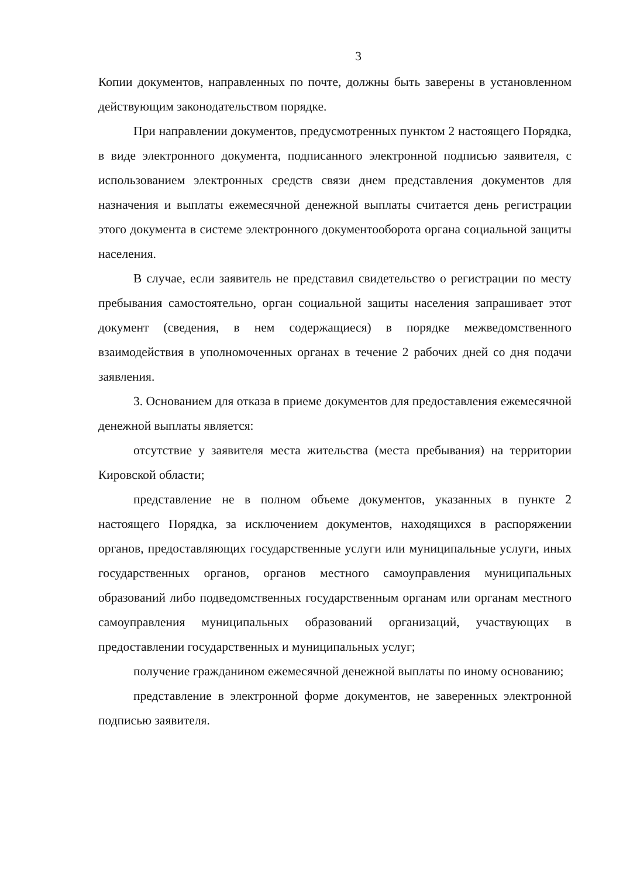3
Копии документов, направленных по почте, должны быть заверены в установленном действующим законодательством порядке.
При направлении документов, предусмотренных пунктом 2 настоящего Порядка, в виде электронного документа, подписанного электронной подписью заявителя, с использованием электронных средств связи днем представления документов для назначения и выплаты ежемесячной денежной выплаты считается день регистрации этого документа в системе электронного документооборота органа социальной защиты населения.
В случае, если заявитель не представил свидетельство о регистрации по месту пребывания самостоятельно, орган социальной защиты населения запрашивает этот документ (сведения, в нем содержащиеся) в порядке межведомственного взаимодействия в уполномоченных органах в течение 2 рабочих дней со дня подачи заявления.
3. Основанием для отказа в приеме документов для предоставления ежемесячной денежной выплаты является:
отсутствие у заявителя места жительства (места пребывания) на территории Кировской области;
представление не в полном объеме документов, указанных в пункте 2 настоящего Порядка, за исключением документов, находящихся в распоряжении органов, предоставляющих государственные услуги или муниципальные услуги, иных государственных органов, органов местного самоуправления муниципальных образований либо подведомственных государственным органам или органам местного самоуправления муниципальных образований организаций, участвующих в предоставлении государственных и муниципальных услуг;
получение гражданином ежемесячной денежной выплаты по иному основанию;
представление в электронной форме документов, не заверенных электронной подписью заявителя.